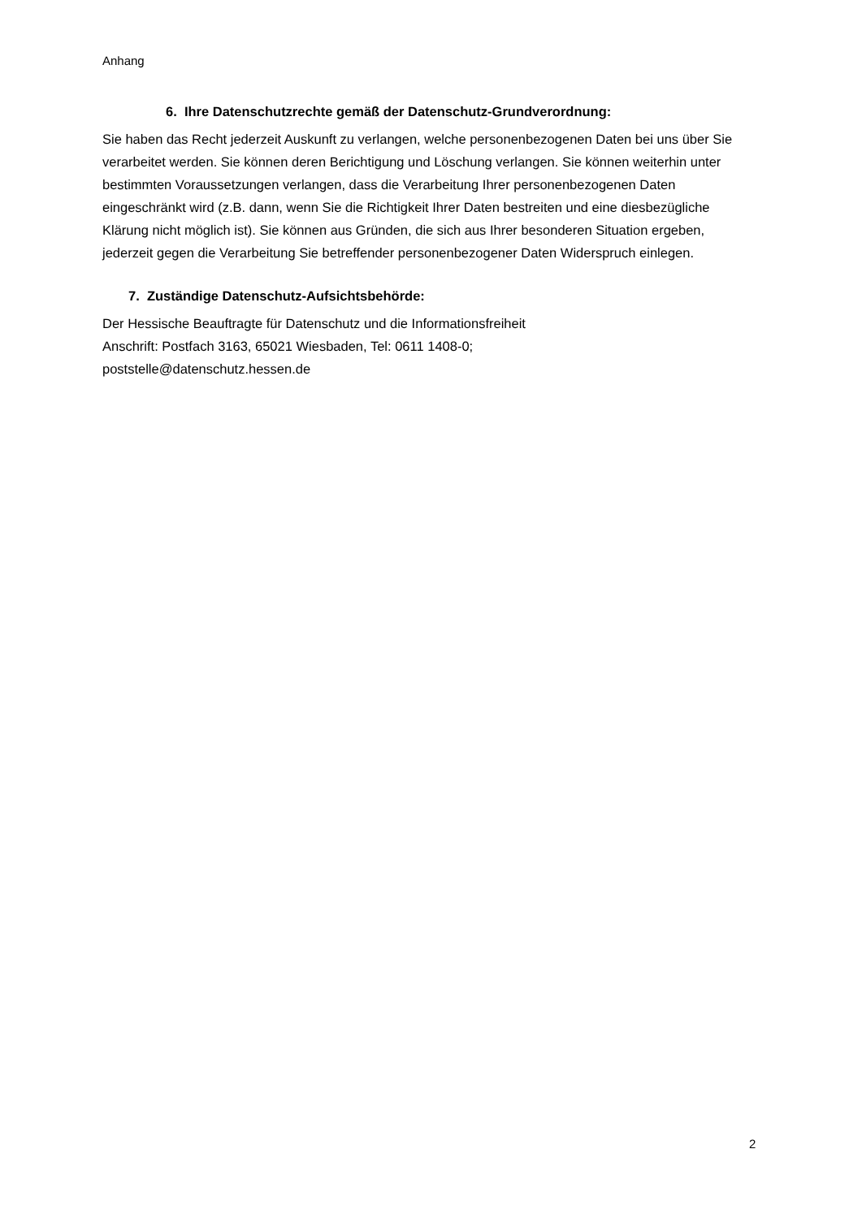Anhang
6. Ihre Datenschutzrechte gemäß der Datenschutz-Grundverordnung:
Sie haben das Recht jederzeit Auskunft zu verlangen, welche personenbezogenen Daten bei uns über Sie verarbeitet werden. Sie können deren Berichtigung und Löschung verlangen. Sie können weiterhin unter bestimmten Voraussetzungen verlangen, dass die Verarbeitung Ihrer personenbezogenen Daten eingeschränkt wird (z.B. dann, wenn Sie die Richtigkeit Ihrer Daten bestreiten und eine diesbezügliche Klärung nicht möglich ist). Sie können aus Gründen, die sich aus Ihrer besonderen Situation ergeben, jederzeit gegen die Verarbeitung Sie betreffender personenbezogener Daten Widerspruch einlegen.
7. Zuständige Datenschutz-Aufsichtsbehörde:
Der Hessische Beauftragte für Datenschutz und die Informationsfreiheit
Anschrift: Postfach 3163, 65021 Wiesbaden, Tel: 0611 1408-0;
poststelle@datenschutz.hessen.de
2